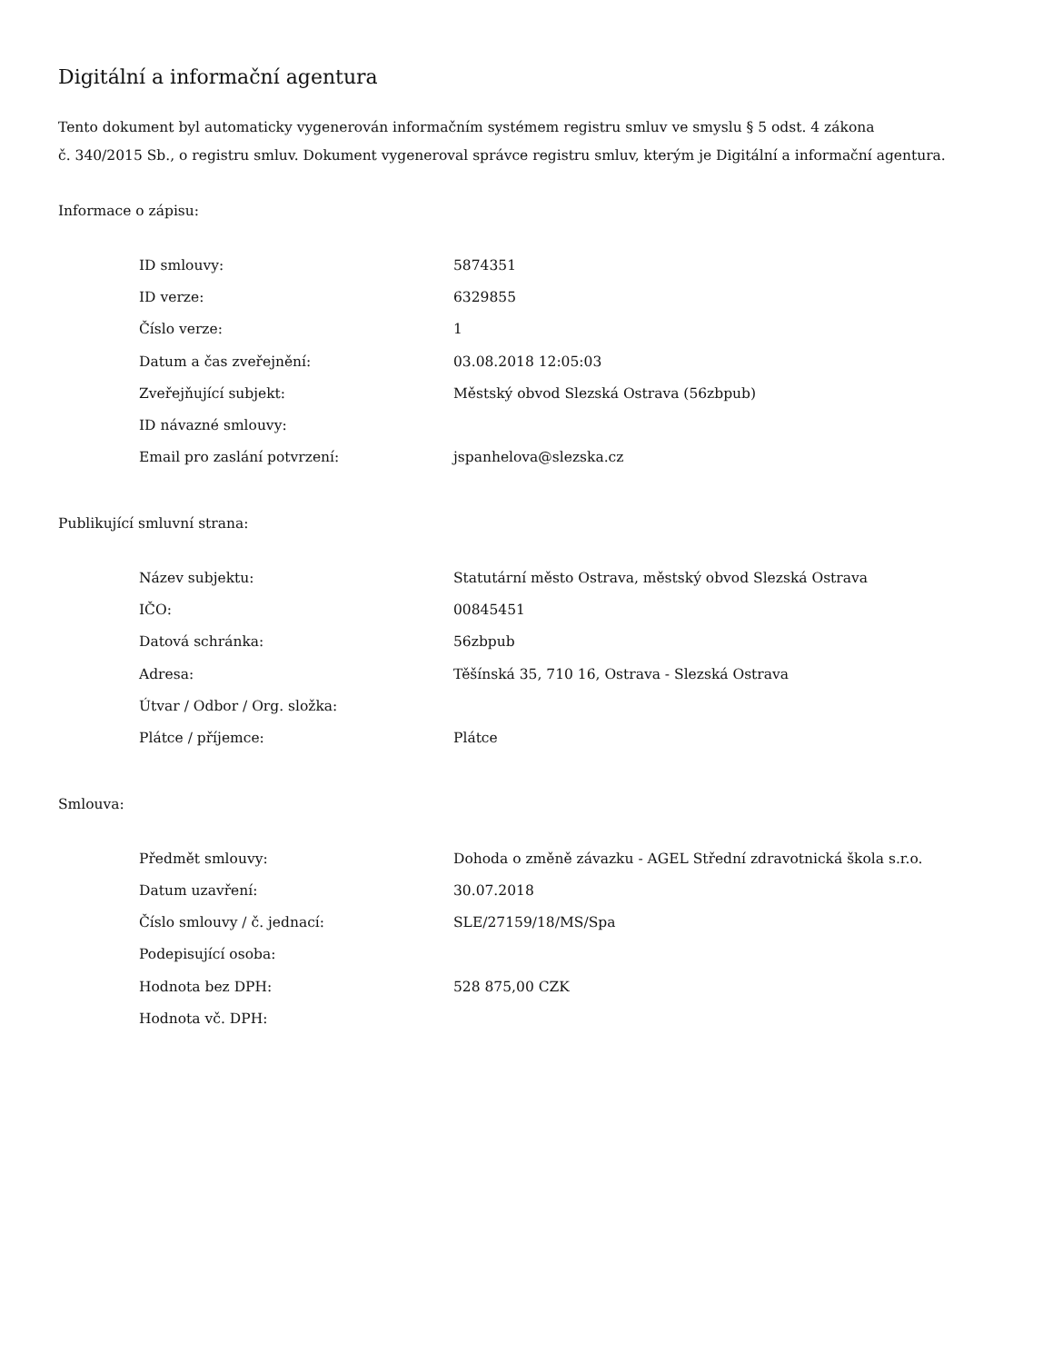Digitální a informační agentura
Tento dokument byl automaticky vygenerován informačním systémem registru smluv ve smyslu § 5 odst. 4 zákona
č. 340/2015 Sb., o registru smluv. Dokument vygeneroval správce registru smluv, kterým je Digitální a informační agentura.
Informace o zápisu:
| ID smlouvy: | 5874351 |
| ID verze: | 6329855 |
| Číslo verze: | 1 |
| Datum a čas zveřejnění: | 03.08.2018 12:05:03 |
| Zveřejňující subjekt: | Městský obvod Slezská Ostrava (56zbpub) |
| ID návazné smlouvy: | |
| Email pro zaslání potvrzení: | jspanhelova@slezska.cz |
Publikující smluvní strana:
| Název subjektu: | Statutární město Ostrava, městský obvod Slezská Ostrava |
| IČO: | 00845451 |
| Datová schránka: | 56zbpub |
| Adresa: | Těšínská 35, 710 16, Ostrava - Slezská Ostrava |
| Útvar / Odbor / Org. složka: | |
| Plátce / příjemce: | Plátce |
Smlouva:
| Předmět smlouvy: | Dohoda o změně závazku - AGEL Střední zdravotnická škola s.r.o. |
| Datum uzavření: | 30.07.2018 |
| Číslo smlouvy / č. jednací: | SLE/27159/18/MS/Spa |
| Podepisující osoba: | |
| Hodnota bez DPH: | 528 875,00 CZK |
| Hodnota vč. DPH: | |